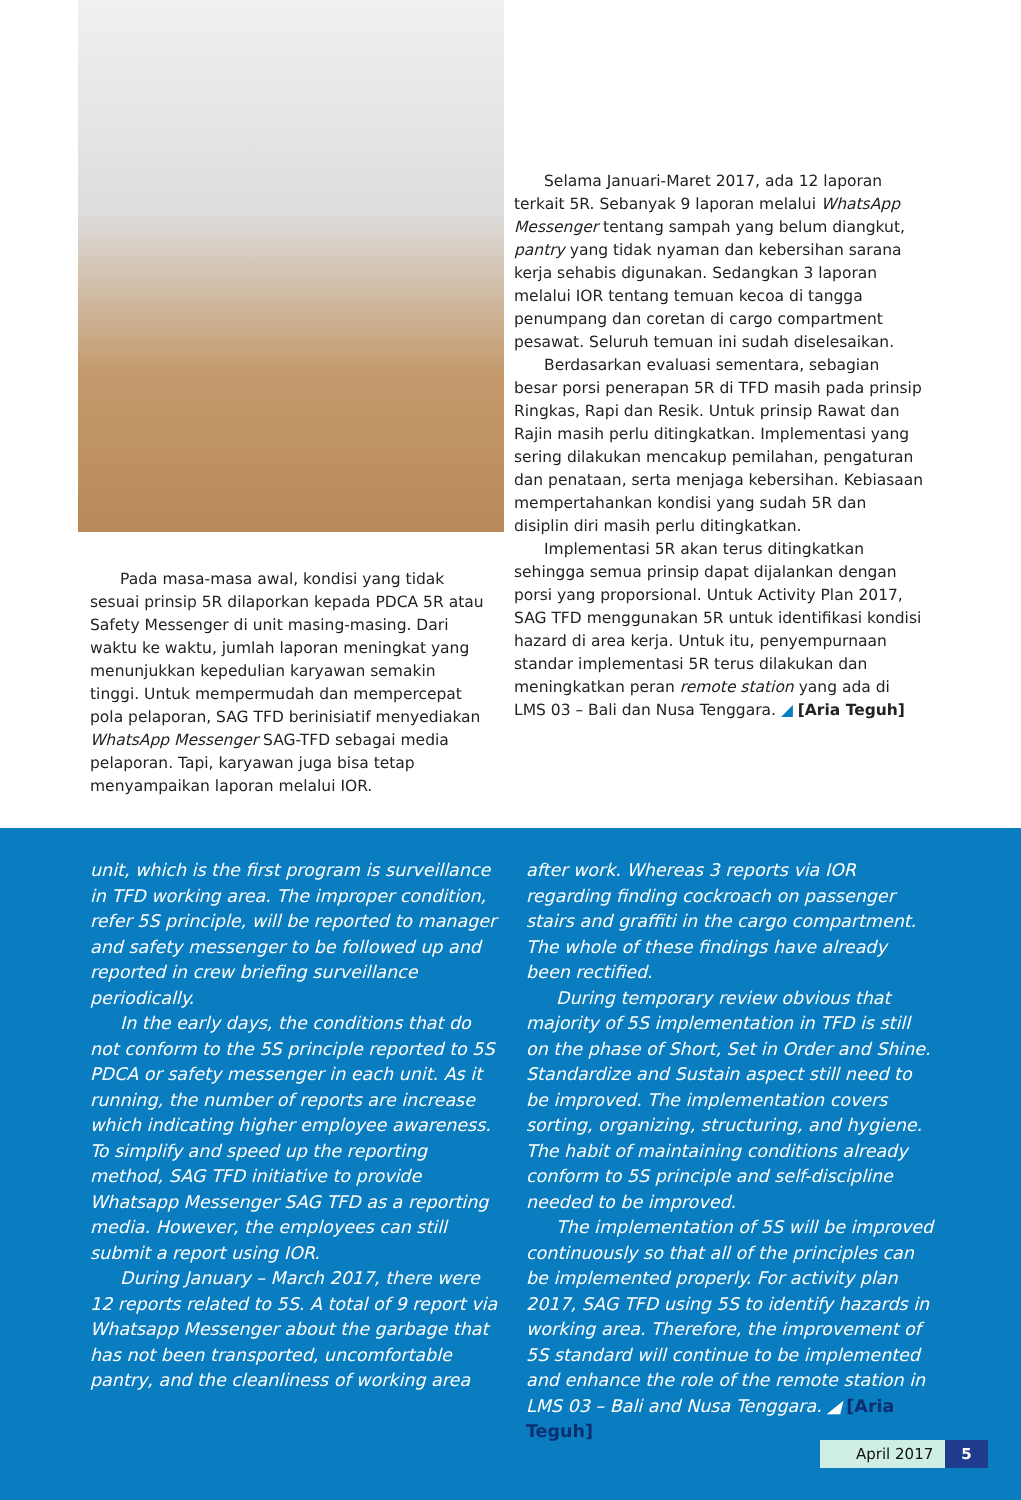Pada masa-masa awal, kondisi yang tidak sesuai prinsip 5R dilaporkan kepada PDCA 5R atau Safety Messenger di unit masing-masing. Dari waktu ke waktu, jumlah laporan meningkat yang menunjukkan kepedulian karyawan semakin tinggi. Untuk mempermudah dan mempercepat pola pelaporan, SAG TFD berinisiatif menyediakan WhatsApp Messenger SAG-TFD sebagai media pelaporan. Tapi, karyawan juga bisa tetap menyampaikan laporan melalui IOR.
Selama Januari-Maret 2017, ada 12 laporan terkait 5R. Sebanyak 9 laporan melalui WhatsApp Messenger tentang sampah yang belum diangkut, pantry yang tidak nyaman dan kebersihan sarana kerja sehabis digunakan. Sedangkan 3 laporan melalui IOR tentang temuan kecoa di tangga penumpang dan coretan di cargo compartment pesawat. Seluruh temuan ini sudah diselesaikan.
Berdasarkan evaluasi sementara, sebagian besar porsi penerapan 5R di TFD masih pada prinsip Ringkas, Rapi dan Resik. Untuk prinsip Rawat dan Rajin masih perlu ditingkatkan. Implementasi yang sering dilakukan mencakup pemilahan, pengaturan dan penataan, serta menjaga kebersihan. Kebiasaan mempertahankan kondisi yang sudah 5R dan disiplin diri masih perlu ditingkatkan.
Implementasi 5R akan terus ditingkatkan sehingga semua prinsip dapat dijalankan dengan porsi yang proporsional. Untuk Activity Plan 2017, SAG TFD menggunakan 5R untuk identifikasi kondisi hazard di area kerja. Untuk itu, penyempurnaan standar implementasi 5R terus dilakukan dan meningkatkan peran remote station yang ada di LMS 03 – Bali dan Nusa Tenggara. ◢ [Aria Teguh]
unit, which is the first program is surveillance in TFD working area. The improper condition, refer 5S principle, will be reported to manager and safety messenger to be followed up and reported in crew briefing surveillance periodically.
In the early days, the conditions that do not conform to the 5S principle reported to 5S PDCA or safety messenger in each unit. As it running, the number of reports are increase which indicating higher employee awareness. To simplify and speed up the reporting method, SAG TFD initiative to provide Whatsapp Messenger SAG TFD as a reporting media. However, the employees can still submit a report using IOR.
During January – March 2017, there were 12 reports related to 5S. A total of 9 report via Whatsapp Messenger about the garbage that has not been transported, uncomfortable pantry, and the cleanliness of working area
after work. Whereas 3 reports via IOR regarding finding cockroach on passenger stairs and graffiti in the cargo compartment. The whole of these findings have already been rectified.
During temporary review obvious that majority of 5S implementation in TFD is still on the phase of Short, Set in Order and Shine. Standardize and Sustain aspect still need to be improved. The implementation covers sorting, organizing, structuring, and hygiene. The habit of maintaining conditions already conform to 5S principle and self-discipline needed to be improved.
The implementation of 5S will be improved continuously so that all of the principles can be implemented properly. For activity plan 2017, SAG TFD using 5S to identify hazards in working area. Therefore, the improvement of 5S standard will continue to be implemented and enhance the role of the remote station in LMS 03 – Bali and Nusa Tenggara. ◢ [Aria Teguh]
April 2017 5